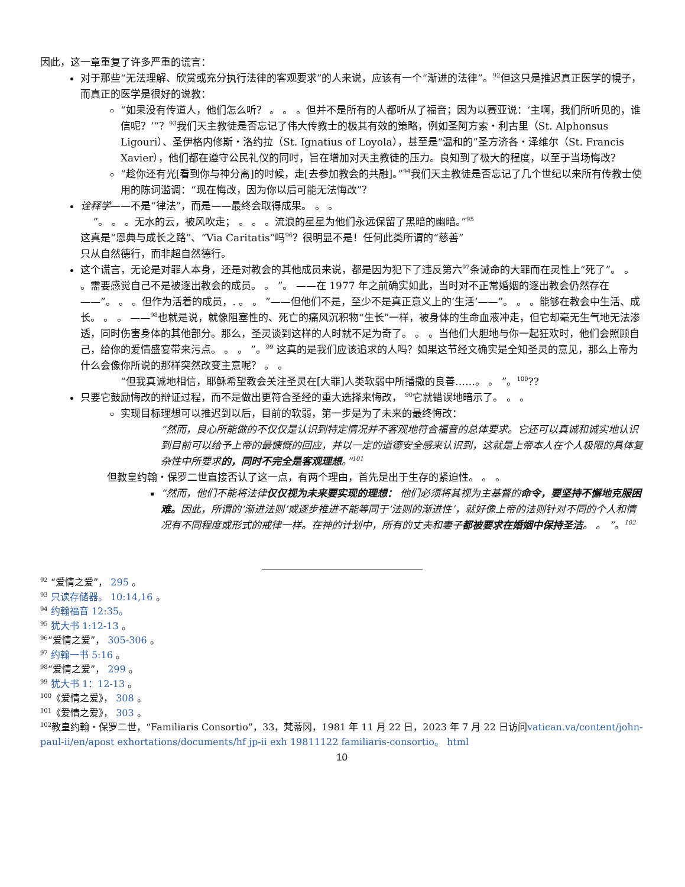因此，这一章重复了许多严重的谎言：
对于那些“无法理解、欣赏或充分执行法律的客观要求”的人来说，应该有一个“渐进的法律”。<sup>92</sup>但这只是推迟真正医学的幌子，而真正的医学是很好的说教：
“如果没有传道人，他们怎么听？ 。 。 。但并不是所有的人都听从了福音；因为以赛亚说：‘主啊，我们所听见的，谁信呢？’”？<sup>93</sup>我们天主教徒是否忘记了伟大传教士的极其有效的策略，例如圣阿方索・利古里（St. Alphonsus Ligouri）、圣伊格内修斯・洛约拉（St. Ignatius of Loyola），甚至是“温和的”圣方济各・泽维尔（St. Francis Xavier），他们都在遵守公民礼仪的同时，旨在增加对天主教徒的压力。良知到了极大的程度，以至于当场悔改？
“趁你还有光[看到你与神分离]的时候，走[去参加教会的共融]。”<sup>94</sup>我们天主教徒是否忘记了几个世纪以来所有传教士使用的陈词滥调：“现在悔改，因为你以后可能无法悔改”？
诠释学——不是“律法”，而是——最终会取得成果。 。 。
”。 。 。无水的云，被风吹走； 。 。 。流浪的星星为他们永远保留了黑暗的幽暗。”<sup>95</sup>
这真是“恩典与成长之路”、“Via Caritatis”吗<sup>96</sup>？很明显不是！任何此类所谓的“慈善”
只从自然德行，而非超自然德行。
这个谎言，无论是对罪人本身，还是对教会的其他成员来说，都是因为犯下了违反第六<sup>97</sup>条诫命的大罪而在灵性上“死了”。 。 。需要感觉自己不是被逐出教会的成员。 。 ”。 ——在 1977 年之前确实如此，当时对不正常婚姻的逐出教会仍然存在——”。 。 。但作为活着的成员，. 。 。 ”——但他们不是，至少不是真正意义上的‘生活’——”。 。 。能够在教会中生活、成长。 。 。 ——<sup>98</sup>也就是说，就像阻塞性的、死亡的痛风沉积物“生长”一样，被身体的生命血液冲走，但它却毫无生气地无法渗透，同时伤害身体的其他部分。那么，圣灵谈到这样的人时就不足为奇了。 。 。当他们大胆地与你一起狂欢时，他们会照顾自己，给你的爱情盛宴带来污点。 。 。 ”。<sup>99</sup> 这真的是我们应该追求的人吗？如果这节经文确实是全知圣灵的意见，那么上帝为什么会像你所说的那样突然改变主意呢？ 。 。
“但我真诚地相信，耶稣希望教会关注圣灵在[大罪]人类软弱中所播撒的良善……。 。 ”。<sup>100</sup>??
只要它鼓励悔改的辩证过程，而不是做出更符合圣经的重大选择来悔改， <sup>90</sup>它就错误地暗示了。 。 。
实现目标理想可以推迟到以后，目前的软弱，第一步是为了未来的最终悔改：
“然而，良心所能做的不仅仅是认识到特定情况并不客观地符合福音的总体要求。它还可以真诚和诚实地认识到目前可以给予上帝的最慷慨的回应，并以一定的道德安全感来认识到，这就是上帝本人在个人极限的具体复杂性中所要求的，同时不完全是客观理想。”<sup>101</sup>
但教皇约翰・保罗二世直接否认了这一点，有两个理由，首先是出于生存的紧迫性。 。 。
“然而，他们不能将法律仅仅视为未来要实现的理想： 他们必须将其视为主基督的命令，要坚持不懈地克服困难。因此，所谓的‘渐进法则’或逐步推进不能等同于‘法则的渐进性’，就好像上帝的法则针对不同的个人和情况有不同程度或形式的戒律一样。在神的计划中，所有的丈夫和妻子都被要求在婚姻中保持圣洁。 。 ”。<sup>102</sup>
<sup>92</sup> “爱情之爱”， 295 。
<sup>93</sup> 只读存储器。 10:14,16 。
<sup>94</sup> 约翰福音 12:35。
<sup>95</sup> 犹大书 1:12-13 。
<sup>96</sup> “爱情之爱”， 305-306 。
<sup>97</sup> 约翰一书 5:16 。
<sup>98</sup> “爱情之爱”， 299 。
<sup>99</sup> 犹大书 1：12-13 。
<sup>100</sup>《爱情之爱》， 308 。
<sup>101</sup>《爱情之爱》， 303 。
<sup>102</sup> 教皇约翰・保罗二世，“Familiaris Consortio”，33，梵蒂冈，1981 年 11 月 22 日，2023 年 7 月 22 日访问vatican.va/content/john-paul-ii/en/apost exhortations/documents/hf jp-ii exh 19811122 familiaris-consortio。 html
10